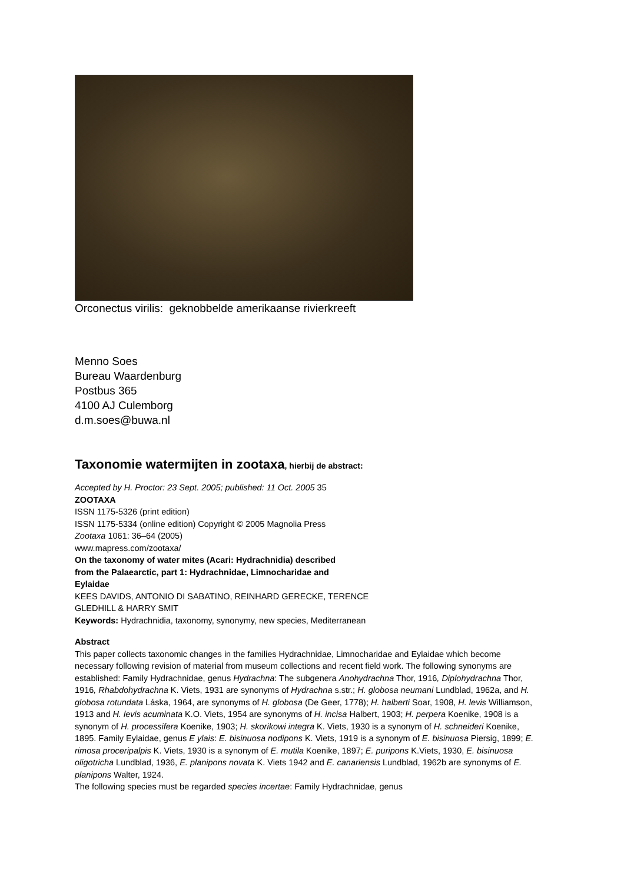Orconectus virilis: geknobbelde amerikaanse rivierkreeft
Menno Soes
Bureau Waardenburg
Postbus 365
4100 AJ Culemborg
d.m.soes@buwa.nl
Taxonomie watermijten in zootaxa, hierbij de abstract:
Accepted by H. Proctor: 23 Sept. 2005; published: 11 Oct. 2005 35
ZOOTAXA
ISSN 1175-5326 (print edition)
ISSN 1175-5334 (online edition) Copyright © 2005 Magnolia Press
Zootaxa 1061: 36–64 (2005)
www.mapress.com/zootaxa/
On the taxonomy of water mites (Acari: Hydrachnidia) described
from the Palaearctic, part 1: Hydrachnidae, Limnocharidae and
Eylaidae
KEES DAVIDS, ANTONIO DI SABATINO, REINHARD GERECKE, TERENCE
GLEDHILL & HARRY SMIT
Keywords: Hydrachnidia, taxonomy, synonymy, new species, Mediterranean
Abstract
This paper collects taxonomic changes in the families Hydrachnidae, Limnocharidae and Eylaidae which become necessary following revision of material from museum collections and recent field work. The following synonyms are established: Family Hydrachnidae, genus Hydrachna: The subgenera Anohydrachna Thor, 1916, Diplohydrachna Thor, 1916, Rhabdohydrachna K. Viets, 1931 are synonyms of Hydrachna s.str.; H. globosa neumani Lundblad, 1962a, and H. globosa rotundata Láska, 1964, are synonyms of H. globosa (De Geer, 1778); H. halberti Soar, 1908, H. levis Williamson, 1913 and H. levis acuminata K.O. Viets, 1954 are synonyms of H. incisa Halbert, 1903; H. perpera Koenike, 1908 is a synonym of H. processifera Koenike, 1903; H. skorikowi integra K. Viets, 1930 is a synonym of H. schneideri Koenike, 1895. Family Eylaidae, genus E ylais: E. bisinuosa nodipons K. Viets, 1919 is a synonym of E. bisinuosa Piersig, 1899; E. rimosa proceripalpis K. Viets, 1930 is a synonym of E. mutila Koenike, 1897; E. puripons K.Viets, 1930, E. bisinuosa oligotricha Lundblad, 1936, E. planipons novata K. Viets 1942 and E. canariensis Lundblad, 1962b are synonyms of E. planipons Walter, 1924.
The following species must be regarded species incertae: Family Hydrachnidae, genus